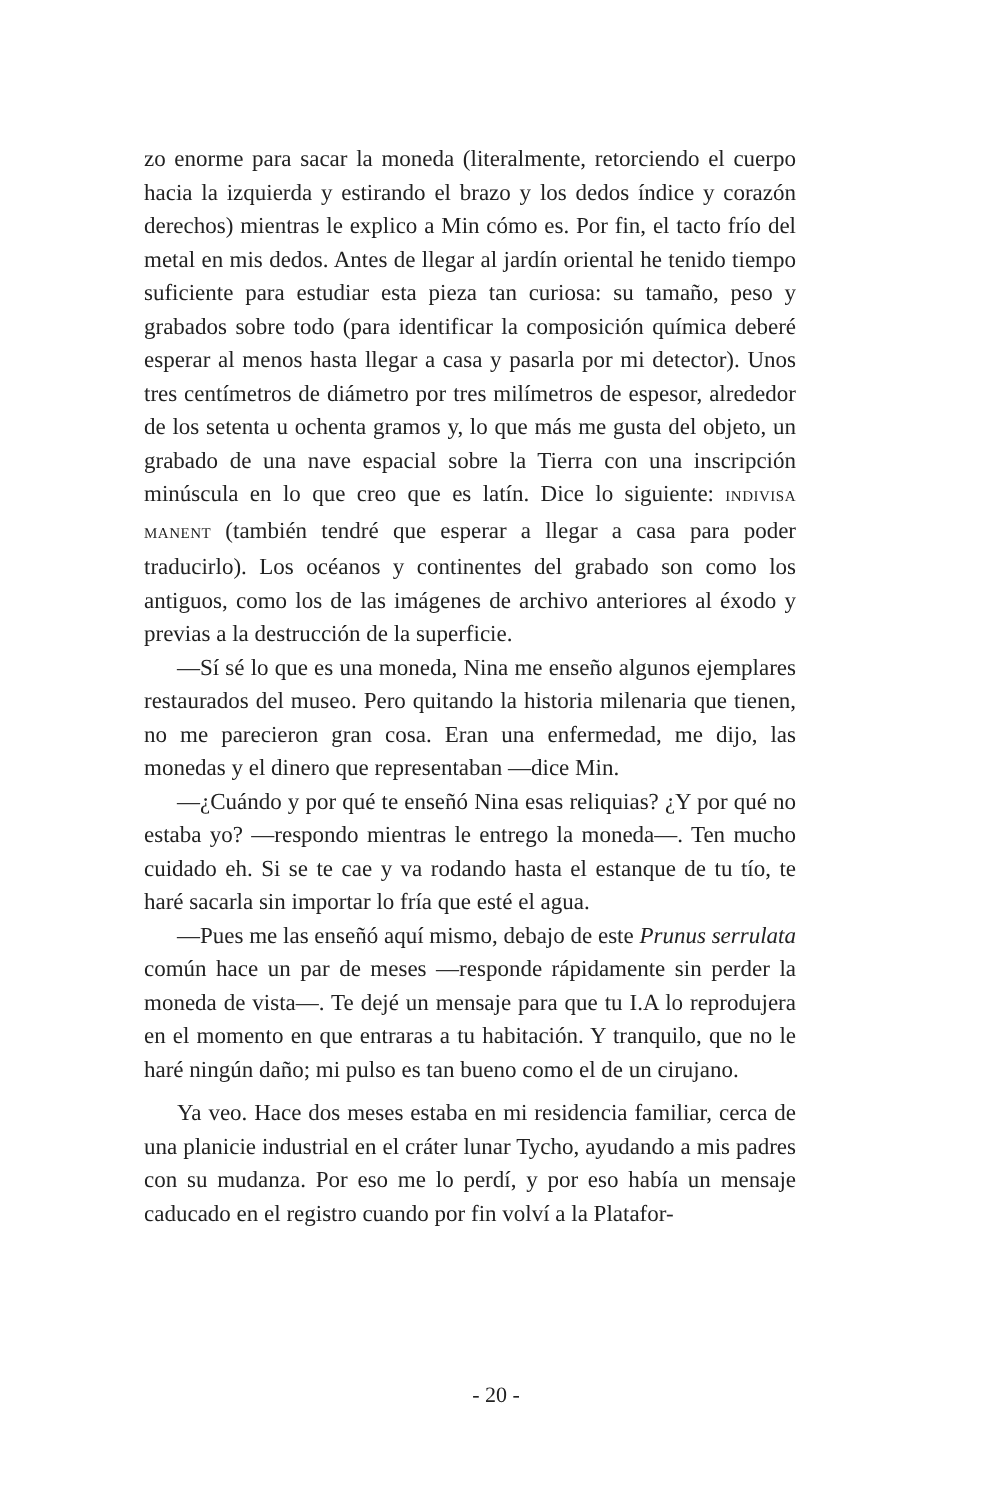zo enorme para sacar la moneda (literalmente, retorciendo el cuerpo hacia la izquierda y estirando el brazo y los dedos índice y corazón derechos) mientras le explico a Min cómo es. Por fin, el tacto frío del metal en mis dedos. Antes de llegar al jardín oriental he tenido tiempo suficiente para estudiar esta pieza tan curiosa: su tamaño, peso y grabados sobre todo (para identificar la composición química deberé esperar al menos hasta llegar a casa y pasarla por mi detector). Unos tres centímetros de diámetro por tres milímetros de espesor, alrededor de los setenta u ochenta gramos y, lo que más me gusta del objeto, un grabado de una nave espacial sobre la Tierra con una inscripción minúscula en lo que creo que es latín. Dice lo siguiente: INDIVISA MANENT (también tendré que esperar a llegar a casa para poder traducirlo). Los océanos y continentes del grabado son como los antiguos, como los de las imágenes de archivo anteriores al éxodo y previas a la destrucción de la superficie.
—Sí sé lo que es una moneda, Nina me enseño algunos ejemplares restaurados del museo. Pero quitando la historia milenaria que tienen, no me parecieron gran cosa. Eran una enfermedad, me dijo, las monedas y el dinero que representaban —dice Min.
—¿Cuándo y por qué te enseñó Nina esas reliquias? ¿Y por qué no estaba yo? —respondo mientras le entrego la moneda—. Ten mucho cuidado eh. Si se te cae y va rodando hasta el estanque de tu tío, te haré sacarla sin importar lo fría que esté el agua.
—Pues me las enseñó aquí mismo, debajo de este Prunus serrulata común hace un par de meses —responde rápidamente sin perder la moneda de vista—. Te dejé un mensaje para que tu I.A lo reprodujera en el momento en que entraras a tu habitación. Y tranquilo, que no le haré ningún daño; mi pulso es tan bueno como el de un cirujano.
Ya veo. Hace dos meses estaba en mi residencia familiar, cerca de una planicie industrial en el cráter lunar Tycho, ayudando a mis padres con su mudanza. Por eso me lo perdí, y por eso había un mensaje caducado en el registro cuando por fin volví a la Platafor-
- 20 -